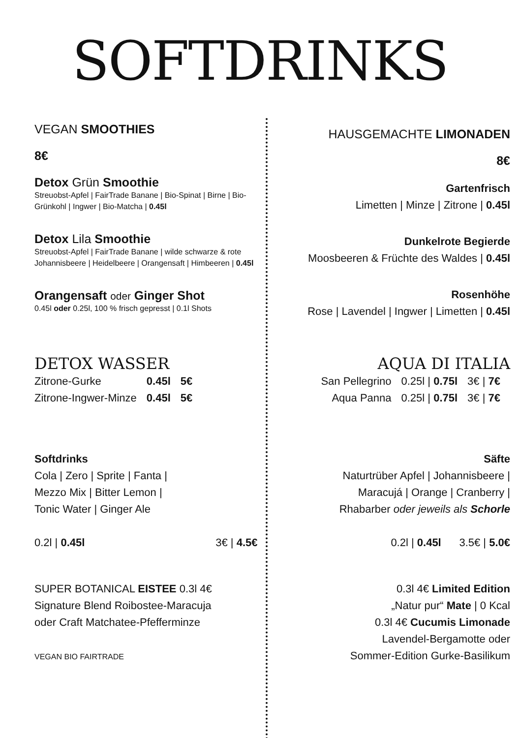SOFTDRINKS
VEGAN SMOOTHIES
8€
Detox Grün Smoothie
Streuobst-Apfel | FairTrade Banane | Bio-Spinat | Birne | Bio-Grünkohl | Ingwer | Bio-Matcha | 0.45l
Detox Lila Smoothie
Streuobst-Apfel | FairTrade Banane | wilde schwarze & rote Johannisbeere | Heidelbeere | Orangensaft | Himbeeren | 0.45l
Orangensaft oder Ginger Shot
0.45l oder 0.25l, 100 % frisch gepresst | 0.1l Shots
HAUSGEMACHTE LIMONADEN
8€
Gartenfrisch
Limetten | Minze | Zitrone | 0.45l
Dunkelrote Begierde
Moosbeeren & Früchte des Waldes | 0.45l
Rosenhöhe
Rose | Lavendel | Ingwer | Limetten | 0.45l
DETOX WASSER
| Zitrone-Gurke | 0.45l | 5€ |
| Zitrone-Ingwer-Minze | 0.45l | 5€ |
AQUA DI ITALIA
| San Pellegrino | 0.25l / 0.75l | 3€ / 7€ |
| Aqua Panna | 0.25l / 0.75l | 3€ / 7€ |
Softdrinks
Cola | Zero | Sprite | Fanta |
Mezzo Mix | Bitter Lemon |
Tonic Water | Ginger Ale
0.2l | 0.45l 3€ | 4.5€
Säfte
Naturtrüber Apfel | Johannisbeere |
Maracujá | Orange | Cranberry |
Rhabarber oder jeweils als Schorle
0.2l | 0.45l 3.5€ | 5.0€
SUPER BOTANICAL EISTEE 0.3l 4€
Signature Blend Roibostee-Maracuja
oder Craft Matchatee-Pfefferminze
VEGAN BIO FAIRTRADE
0.3l 4€ Limited Edition
„Natur pur“ Mate | 0 Kcal
0.3l 4€ Cucumis Limonade
Lavendel-Bergamotte oder
Sommer-Edition Gurke-Basilikum